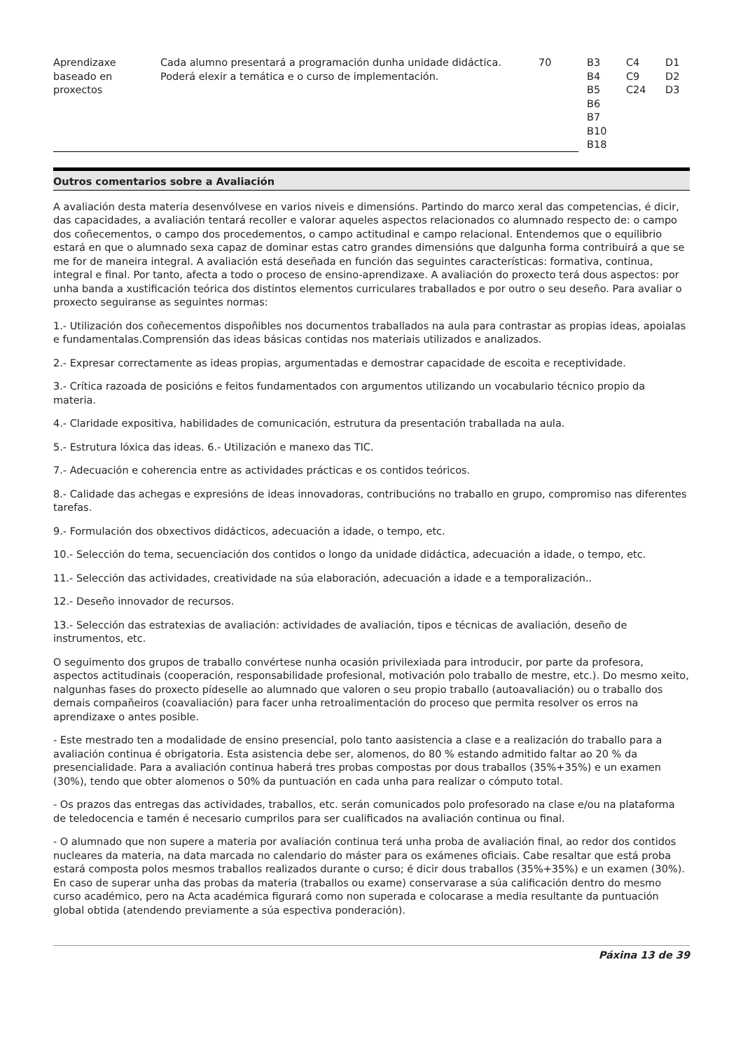| Aprendizaxe baseado en proxectos | Cada alumno presentará a programación dunha unidade didáctica. Poderá elexir a temática e o curso de implementación. | 70 | B3 B4 B5 B6 B7 B10 B18 | C4 C9 C24 | D1 D2 D3 |
Outros comentarios sobre a Avaliación
A avaliación desta materia desenvólvese en varios niveis e dimensións. Partindo do marco xeral das competencias, é dicir, das capacidades, a avaliación tentará recoller e valorar aqueles aspectos relacionados co alumnado respecto de: o campo dos coñecementos, o campo dos procedementos, o campo actitudinal e campo relacional. Entendemos que o equilibrio estará en que o alumnado sexa capaz de dominar estas catro grandes dimensións que dalgunha forma contribuirá a que se me for de maneira integral. A avaliación está deseñada en función das seguintes características: formativa, continua, integral e final. Por tanto, afecta a todo o proceso de ensino-aprendizaxe. A avaliación do proxecto terá dous aspectos: por unha banda a xustificación teórica dos distintos elementos curriculares traballados e por outro o seu deseño. Para avaliar o proxecto seguiranse as seguintes normas:
1.- Utilización dos coñecementos dispoñibles nos documentos traballados na aula para contrastar as propias ideas, apoialas e fundamentalas.Comprensión das ideas básicas contidas nos materiais utilizados e analizados.
2.- Expresar correctamente as ideas propias, argumentadas e demostrar capacidade de escoita e receptividade.
3.- Crítica razoada de posicións e feitos fundamentados con argumentos utilizando un vocabulario técnico propio da materia.
4.- Claridade expositiva, habilidades de comunicación, estrutura da presentación traballada na aula.
5.- Estrutura lóxica das ideas. 6.- Utilización e manexo das TIC.
7.- Adecuación e coherencia entre as actividades prácticas e os contidos teóricos.
8.- Calidade das achegas e expresións de ideas innovadoras, contribucións no traballo en grupo, compromiso nas diferentes tarefas.
9.- Formulación dos obxectivos didácticos, adecuación a idade, o tempo, etc.
10.- Selección do tema, secuenciación dos contidos o longo da unidade didáctica, adecuación a idade, o tempo, etc.
11.- Selección das actividades, creatividade na súa elaboración, adecuación a idade e a temporalización..
12.- Deseño innovador de recursos.
13.- Selección das estratexias de avaliación: actividades de avaliación, tipos e técnicas de avaliación, deseño de instrumentos, etc.
O seguimento dos grupos de traballo convértese nunha ocasión privilexiada para introducir, por parte da profesora, aspectos actitudinais (cooperación, responsabilidade profesional, motivación polo traballo de mestre, etc.). Do mesmo xeito, nalgunhas fases do proxecto pídeselle ao alumnado que valoren o seu propio traballo (autoavaliación) ou o traballo dos demais compañeiros (coavaliación) para facer unha retroalimentación do proceso que permita resolver os erros na aprendizaxe o antes posible.
- Este mestrado ten a modalidade de ensino presencial, polo tanto aasistencia a clase e a realización do traballo para a avaliación continua é obrigatoria. Esta asistencia debe ser, alomenos, do 80 % estando admitido faltar ao 20 % da presencialidade. Para a avaliación continua haberá tres probas compostas por dous traballos (35%+35%) e un examen (30%), tendo que obter alomenos o 50% da puntuación en cada unha para realizar o cómputo total.
- Os prazos das entregas das actividades, traballos, etc. serán comunicados polo profesorado na clase e/ou na plataforma de teledocencia e tamén é necesario cumprilos para ser cualificados na avaliación continua ou final.
- O alumnado que non supere a materia por avaliación continua terá unha proba de avaliación final, ao redor dos contidos nucleares da materia, na data marcada no calendario do máster para os exámenes oficiais. Cabe resaltar que está proba estará composta polos mesmos traballos realizados durante o curso; é dicir dous traballos (35%+35%) e un examen (30%). En caso de superar unha das probas da materia (traballos ou exame) conservarase a súa calificación dentro do mesmo curso académico, pero na Acta académica figurará como non superada e colocarase a media resultante da puntuación global obtida (atendendo previamente a súa espectiva ponderación).
Páxina 13 de 39